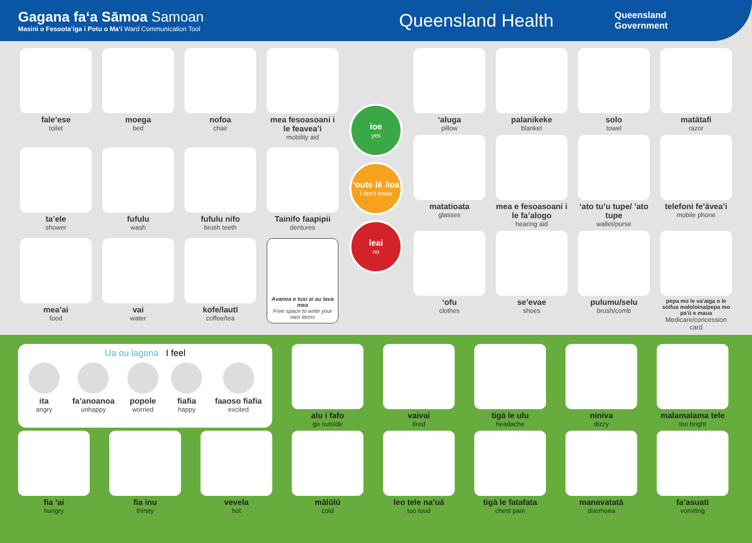Gagana fa‘a Sāmoa Samoan
Masini o Fesoota’iga i Potu o Ma’i Ward Communication Tool
Queensland Health
Queensland
Government
fale’ese
toilet
moega
bed
nofoa
chair
mea fesoasoani i le feavea’i
mobility aid
ta’ele
shower
fufulu
wash
fufulu nifo
brush teeth
Tainifo faapipii
dentures
mea’ai
food
vai
water
kofe/lautī
coffee/tea
Avanoa e tusi ai au lava mea
Free space to write your own items
ioe
yes
‘oute lē iloa
I don’t know
leai
no
‘aluga
pillow
palanikeke
blanket
solo
towel
matātafi
razor
matatioata
glasses
mea e fesoasoani i le fa’alogo
hearing aid
‘ato tu’u tupe/ ’ato tupe
wallet/purse
telefoni fe’āvea’i
mobile phone
‘ofu
clothes
se’evae
shoes
pulumu/selu
brush/comb
pepa mo le va’aiga o le soifua maloloina/pepa mo pa’ū e maua
Medicare/concession card
Ua ou lagona I feel
ita
angry
fa’anoanoa
unhappy
popole
worried
fiafia
happy
faaoso fiafia
excited
alu i fafo
go outside
vaivai
tired
tigā le ulu
headache
niniva
dizzy
malamalama tele
too bright
fia ‘ai
hungry
fia inu
thirsty
vevela
hot
mālūlū
cold
leo tele na’uā
too loud
tigā le fatafata
chest pain
manavatatā
diarrhoea
fa’asuati
vomiting